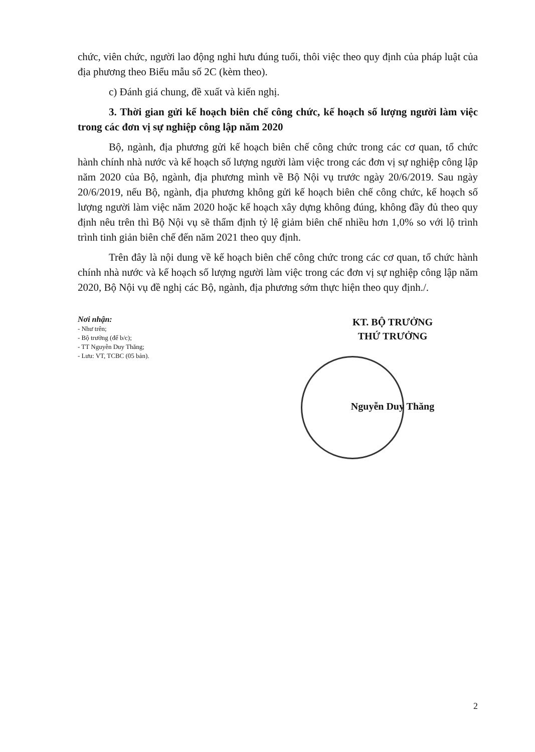chức, viên chức, người lao động nghỉ hưu đúng tuổi, thôi việc theo quy định của pháp luật của địa phương theo Biểu mẫu số 2C (kèm theo).
c) Đánh giá chung, đề xuất và kiến nghị.
3. Thời gian gửi kế hoạch biên chế công chức, kế hoạch số lượng người làm việc trong các đơn vị sự nghiệp công lập năm 2020
Bộ, ngành, địa phương gửi kế hoạch biên chế công chức trong các cơ quan, tổ chức hành chính nhà nước và kế hoạch số lượng người làm việc trong các đơn vị sự nghiệp công lập năm 2020 của Bộ, ngành, địa phương mình về Bộ Nội vụ trước ngày 20/6/2019. Sau ngày 20/6/2019, nếu Bộ, ngành, địa phương không gửi kế hoạch biên chế công chức, kế hoạch số lượng người làm việc năm 2020 hoặc kế hoạch xây dựng không đúng, không đầy đủ theo quy định nêu trên thì Bộ Nội vụ sẽ thẩm định tỷ lệ giảm biên chế nhiều hơn 1,0% so với lộ trình trình tinh giản biên chế đến năm 2021 theo quy định.
Trên đây là nội dung về kế hoạch biên chế công chức trong các cơ quan, tổ chức hành chính nhà nước và kế hoạch số lượng người làm việc trong các đơn vị sự nghiệp công lập năm 2020, Bộ Nội vụ đề nghị các Bộ, ngành, địa phương sớm thực hiện theo quy định./.
Nơi nhận:
- Như trên;
- Bộ trưởng (để b/c);
- TT Nguyễn Duy Thăng;
- Lưu: VT, TCBC (05 bản).
KT. BỘ TRƯỞNG
THỨ TRƯỞNG
Nguyễn Duy Thăng
2